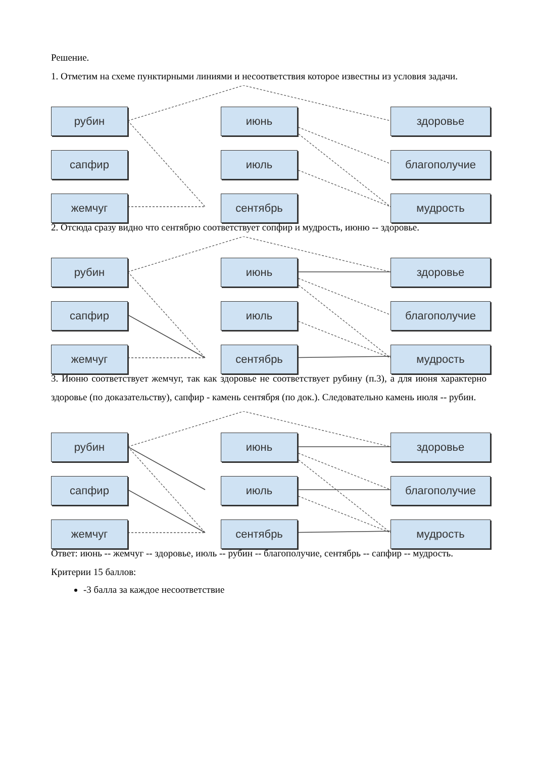Решение.
1. Отметим на схеме пунктирными линиями и несоответствия которое известны из условия задачи.
рубин
сапфир
жемчуг
июнь
июль
сентябрь
здоровье
благополучие
мудрость
2. Отсюда сразу видно что сентябрю соответствует сопфир и мудрость, июню -- здоровье.
рубин
сапфир
жемчуг
июнь
июль
сентябрь
здоровье
благополучие
мудрость
3. Июню соответствует жемчуг, так как здоровье не соответствует рубину (п.3), а для июня характерно здоровье (по доказательству), сапфир - камень сентября (по док.). Следовательно камень июля -- рубин.
рубин
сапфир
жемчуг
июнь
июль
сентябрь
здоровье
благополучие
мудрость
Ответ: июнь -- жемчуг -- здоровье, июль -- рубин -- благополучие, сентябрь -- сапфир -- мудрость.
Критерии 15 баллов:
-3 балла за каждое несоответствие